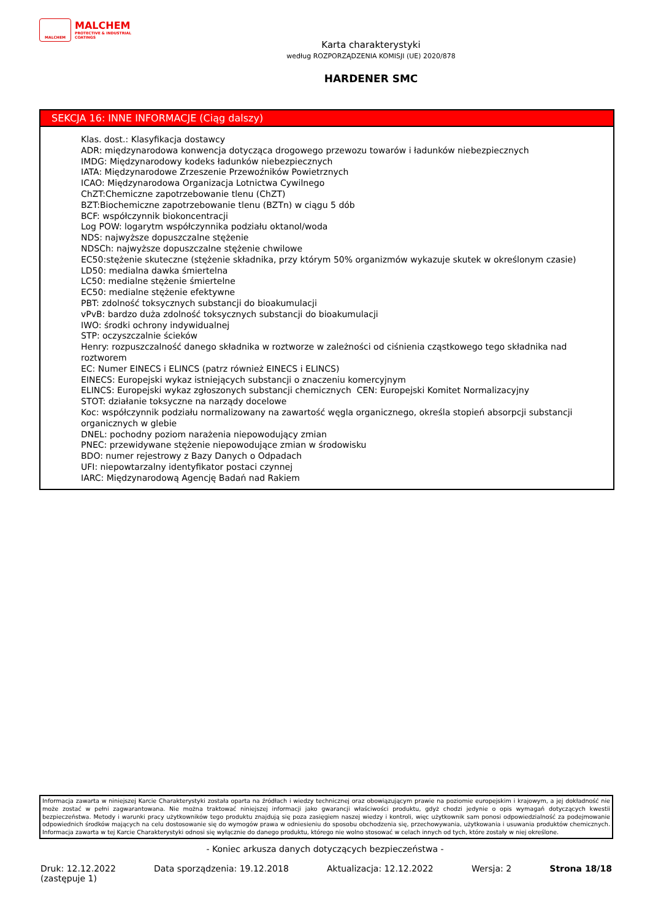MALCHEM
MALCHEM
PROTECTIVE & INDUSTRIAL
COATINGS
Karta charakterystyki
według ROZPORZĄDZENIA KOMISJI (UE) 2020/878
HARDENER SMC
SEKCJA 16: INNE INFORMACJE (Ciąg dalszy)
Klas. dost.: Klasyfikacja dostawcy
ADR: międzynarodowa konwencja dotycząca drogowego przewozu towarów i ładunków niebezpiecznych
IMDG: Międzynarodowy kodeks ładunków niebezpiecznych
IATA: Międzynarodowe Zrzeszenie Przewoźników Powietrznych
ICAO: Międzynarodowa Organizacja Lotnictwa Cywilnego
ChZT:Chemiczne zapotrzebowanie tlenu (ChZT)
BZT:Biochemiczne zapotrzebowanie tlenu (BZTn) w ciągu 5 dób
BCF: współczynnik biokoncentracji
Log POW: logarytm współczynnika podziału oktanol/woda
NDS: najwyższe dopuszczalne stężenie
NDSCh: najwyższe dopuszczalne stężenie chwilowe
EC50:stężenie skuteczne (stężenie składnika, przy którym 50% organizmów wykazuje skutek w określonym czasie)
LD50: medialna dawka śmiertelna
LC50: medialne stężenie śmiertelne
EC50: medialne stężenie efektywne
PBT: zdolność toksycznych substancji do bioakumulacji
vPvB: bardzo duża zdolność toksycznych substancji do bioakumulacji
IWO: środki ochrony indywidualnej
STP: oczyszczalnie ścieków
Henry: rozpuszczalność danego składnika w roztworze w zależności od ciśnienia cząstkowego tego składnika nad roztworem
EC: Numer EINECS i ELINCS (patrz również EINECS i ELINCS)
EINECS: Europejski wykaz istniejących substancji o znaczeniu komercyjnym
ELINCS: Europejski wykaz zgłoszonych substancji chemicznych CEN: Europejski Komitet Normalizacyjny
STOT: działanie toksyczne na narządy docelowe
Koc: współczynnik podziału normalizowany na zawartość węgla organicznego, określa stopień absorpcji substancji organicznych w glebie
DNEL: pochodny poziom narażenia niepowodujący zmian
PNEC: przewidywane stężenie niepowodujące zmian w środowisku
BDO: numer rejestrowy z Bazy Danych o Odpadach
UFI: niepowtarzalny identyfikator postaci czynnej
IARC: Międzynarodową Agencję Badań nad Rakiem
Informacja zawarta w niniejszej Karcie Charakterystyki została oparta na źródłach i wiedzy technicznej oraz obowiązującym prawie na poziomie europejskim i krajowym, a jej dokładność nie może zostać w pełni zagwarantowana. Nie można traktować niniejszej informacji jako gwarancji właściwości produktu, gdyż chodzi jedynie o opis wymagań dotyczących kwestii bezpieczeństwa. Metody i warunki pracy użytkowników tego produktu znajdują się poza zasięgiem naszej wiedzy i kontroli, więc użytkownik sam ponosi odpowiedzialność za podejmowanie odpowiednich środków mających na celu dostosowanie się do wymogów prawa w odniesieniu do sposobu obchodzenia się, przechowywania, użytkowania i usuwania produktów chemicznych. Informacja zawarta w tej Karcie Charakterystyki odnosi się wyłącznie do danego produktu, którego nie wolno stosować w celach innych od tych, które zostały w niej określone.
- Koniec arkusza danych dotyczących bezpieczeństwa -
Druk: 12.12.2022
(zastępuje 1)
Data sporządzenia: 19.12.2018 Aktualizacja: 12.12.2022 Wersja: 2 Strona 18/18